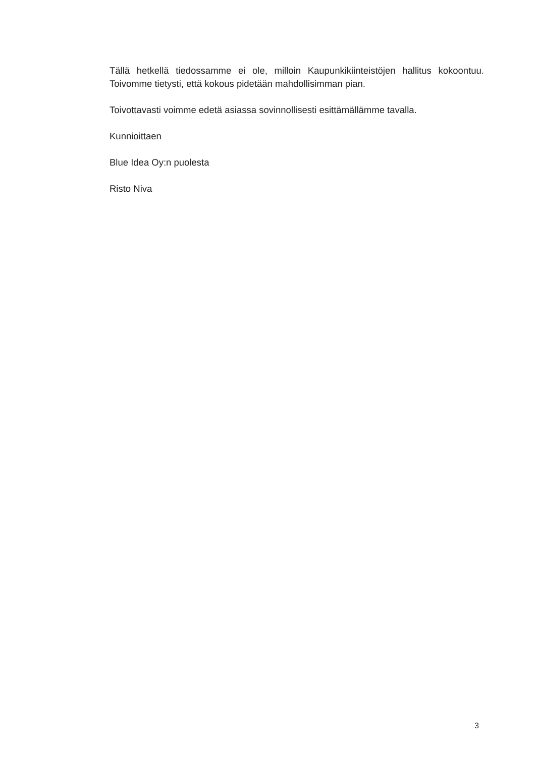Tällä hetkellä tiedossamme ei ole, milloin Kaupunkikiinteistöjen hallitus kokoontuu. Toivomme tietysti, että kokous pidetään mahdollisimman pian.
Toivottavasti voimme edetä asiassa sovinnollisesti esittämällämme tavalla.
Kunnioittaen
Blue Idea Oy:n puolesta
Risto Niva
3